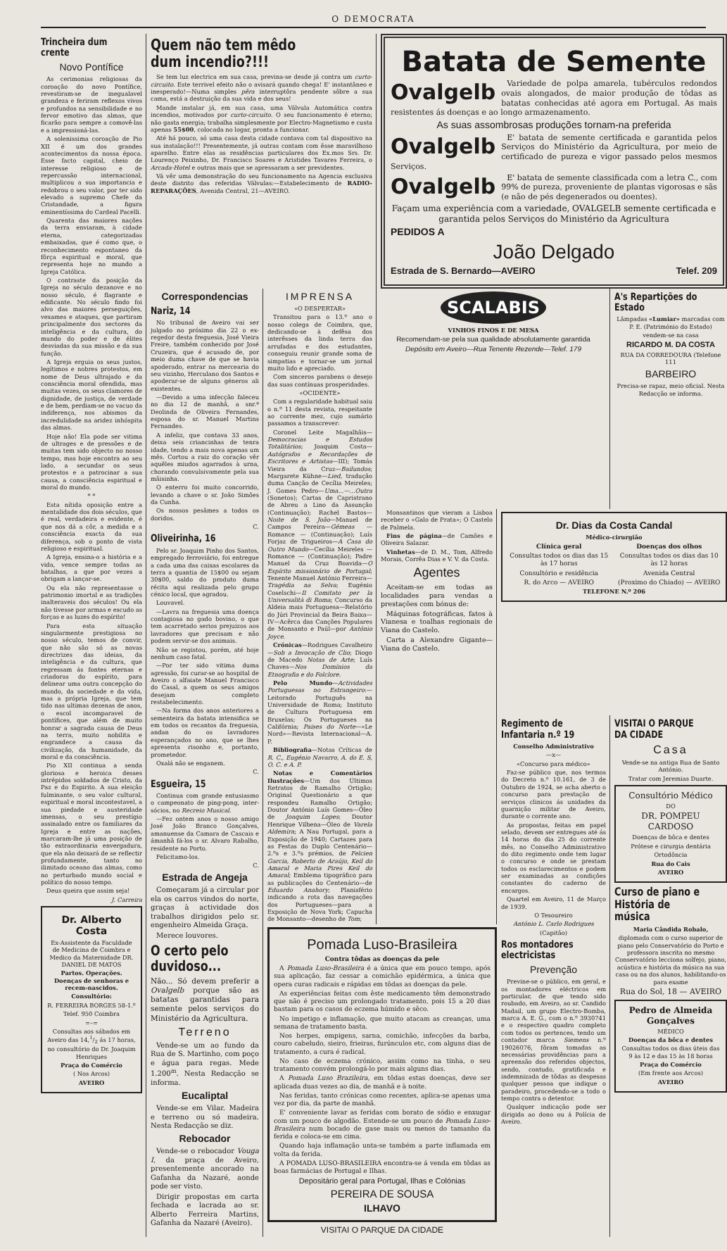O DEMOCRATA
Trincheira dum crente
Novo Pontífice
As cerimonias religiosas da coroação do novo Pontífice, revestiram-se de inegualavel grandeza e feriram reflexos vivos e profundos na sensibilidade e no fervor emotivo das almas, que ficarão para sempre a comovê-las e a impressioná-las.
A solenissima coroação de Pio XII é um dos grandes acontecimentos da nossa época. Esse facto capital, cheio de interesse religioso e de repercussão internacional, multiplicou a sua importancia e redobrou o seu valor, por ter sido elevado a supremo Chefe da Cristandade, a figura eminentíssima do Cardeal Pacelli.
Quarenta das maiores nações da terra enviaram, à cidade eterna, categorizadas embaixadas, que é como que, o reconhecimento espontaneo da fôrça espiritual e moral, que representa hoje no mundo a Igreja Católica.
O contraste da posição da Igreja no século dezanove e no nosso século, é flagrante e edificante. No século findo foi alvo das maiores perseguições, vexames e ataques, que partiram principalmente dos sectores da inteligência e da cultura, do mundo do poder e de élites desviadas da sua missão e da sua função.
A Igreja erguia os seus justos, legítimos e nobres protestos, em nome de Deus ultrajado e da consciência moral ofendida, mas muitas vezes, os seus clamores de dignidade, de justiça, de verdade e de bem, perdiam-se no vacuo da indiferença, nos abismos da incredulidade na aridez inhóspita das almas.
Hoje não! Ela pode ser vitima de ultrages e de pressões e de muitas tem sido objecto no nosso tempo, mas hoje encontra ao seu lado, a secundar os seus protestos e a patrocinar a sua causa, a consciência espiritual e moral do mundo.
* *
Esta nítida oposição entre a mentalidade dos dois séculos, que é real, verdadeira e evidente, é que nos dá a côr, a medida e a consciência exacta da sua diferença, sob o ponto de vista religioso e espiritual.
A Igreja, ensina-o a história e a vida, vence sempre todas as batalhas, a que por vezes a obrigam a lançar-se.
Ou ela não representasse o patrimonio imortal e as tradições inalteraveis dos séculos! Ou ela não tivesse por armas e escudo as forças e as luzes do espírito!
Para esta situação singularmente prestigiosa no nosso século, temos de convir, que não são só as novas directrizes das ideias, da inteligência e da cultura, que regressam ás fontes eternas e criadoras do espírito, para delinear uma outra concepção do mundo, da sociedade e da vida, mas a própria Igreja, que tem tido nas ultimas dezenas de anos, o escol incomparavel de pontífices, que além de muito honrar a sagrada causa de Deus na terra, muito nobilita e engrandece a causa da civilização, da humanidade, da moral e da consciência.
Pio XII continua a senda gloriosa e heroica desses intrépidos soldados de Cristo, da Paz e do Espirito. A sua eleição fulminante, o seu valor cultural, espiritual e moral incontestavel, a sua piedade e austeridade imensas, o seu prestígio assinalado entre os familiares da Igreja e entre as nações, marcaram-lhe já uma posição de tão extraordinaria envergadura, que ela não deixará de se reflectir profundamente, tanto no ilimitado oceano das almas, como no perturbado mundo social e político do nosso tempo.
Deus queira que assim seja!
J. Carreira
Dr. Alberto Costa
Ex-Assistente da Faculdade de Medicina de Coimbra e Medico da Maternidade DR. DANIEL DE MATOS
Partos. Operações. Doenças de senhoras e recem-nascidos.
Consultório:
R. FERREIRA BORGES 58-1.º
Telef. 950 Coimbra
=–=
Consultas aos sábados em Aveiro das 14,1/2 ás 17 horas, no consultório do Dr. Joaquim Henriques
Praça do Comércio
( Nos Arcos)
AVEIRO
Quem não tem mêdo dum incendio?!!!
Se tem luz electrica em sua casa, previna-se desde já contra um curto-circuito. Este terrivel efeito não o avisará quando chega! E' instantâneo e inesperado!—Numa simples pêra interruptôra pendente sôbre a sua cama, está a destruição da sua vida e dos seus!
Mande instalar já, em sua casa, uma Válvula Automática contra incendios, motivados por curto-circuito. O seu funcionamento é eterno; não gasta energia; trabalha simplesmente por Electro-Magnetismo e custa apenas 55$00, colocada no logar, pronta a funcionar.
Até há pouco, só uma casa desta cidade contava com tal dispositivo na sua instalação!!! Presentemente, já outras contam com êsse maravilhoso aparelho. Entre elas as residências particulares dos Ex.mos Srs. Dr. Lourenço Peixinho, Dr. Francisco Soares e Aristides Tavares Ferreira, o Arcada-Hotel e outras mais que se apressaram a ser previdentes.
Vá vêr uma demonstração do seu funcionamento na Agencia exclusiva deste distrito das referidas Válvulas:—Estabelecimento de RADIO-REPARAÇÕES, Avenida Central, 21—AVEIRO.
Correspondencias
Nariz, 14
No tribunal de Aveiro vai ser julgado no próximo dia 22 o ex-regedor desta freguesia, José Vieira Freire, também conhecido por José Cruzeira, que é acusado de, por meio duma chave de que se havia apoderado, entrar na mercearia do seu vizinho, Herculano dos Santos e apoderar-se de alguns géneros ali existentes.
—Devido a uma infecção faleceu no dia 12 de manhã, a snr.ª Deolinda de Oliveira Fernandes, esposa do sr. Manuel Martins Fernandes.
A infeliz, que contava 33 anos, deixa seis criancinhas de tenra idade, tendo a mais nova apenas um mês. Cortou a raiz do coração vêr aquêles miudos agarrados à urna, chorando convulsivamente pela sua mãisinha.
O enterro foi muito concorrido, levando a chave o sr. João Simões da Cunha.
Os nossos pesâmes a todos os doridos.
C.
Oliveirinha, 16
Pelo sr. Joaquim Pinho dos Santos, empregado ferroviário, foi entregue a cada uma das caixas escolares da terra a quantia de 15$00 ou sejam 30$00, saldo do produto duma récita aqui realizada pelo grupo cénico local, que agradou.
Louvavel.
—Lavra na freguesia uma doença contagiosa no gado bovino, o que tem acarretado serios prejuizos aos lavradores que precisam e não podem servir-se dos animais.
Não se registou, porém, até hoje nenhum caso fatal.
—Por ter sido vitima duma agressão, foi curar-se ao hospital de Aveiro o alfaiate Manuel Francisco do Casal, a quem os seus amigos desejam completo restabelecimento.
—Na forma dos anos anteriores a sementeira da batata intensifica se em todos os recantos da freguesia, andan do os lavradores esperançados no ano, que se lhes apresenta risonho e, portanto, prometedor.
Oxalá não se enganem.
C.
Esgueira, 15
Continua com grande entusiasmo o campeonato de ping-pong, inter-sócios, no Recreio Musical.
—Fez ontem anos o nosso amigo José João Branco Gonçalves, amanuense da Camara de Cascais e ámanhã fá-los o sr. Alvaro Rabalho, residente no Porto.
Felicitamo-los.
C.
Estrada de Angeja
Começaram já a circular por ela os carros vindos do norte, graças à actividade dos trabalhos dirigidos pelo sr. engenheiro Almeida Graça.
Merece louvores.
O certo pelo duvidoso...
Não... Só devem preferir a Ovalgelb porque são as batatas garantidas para semente pelos serviços do Ministério da Agricultura.
Terreno
Vende-se um ao fundo da Rua de S. Martinho, com poço e água para regas. Mede 1.200<sup>m</sup>. Nesta Redacção se informa.
Eucaliptal
Vende-se em Vilar. Madeira e terreno ou só madeira. Nesta Redacção se diz.
Rebocador
Vende-se o rebocador Vouga I, da praça de Aveiro, presentemente ancorado na Gafanha da Nazaré, aonde pode ser visto.
Dirigir propostas em carta fechada e lacrada ao sr. Alberto Ferreira Martins, Gafanha da Nazaré (Aveiro).
IMPRENSA
«O DESPERTAR»
Transitou para o 13.º ano o nosso colega de Coimbra, que, dedicando-se à defêsa dos interêsses da linda terra das arrufadas e dos estudantes, conseguiu reunir grande soma de simpatias e tornar-se um jornal muito lido e apreciado.
Com sinceros parabens o desejo das suas contínuas prosperidades.
«OCIDENTE»
Com a regularidade habitual saiu o n.º 11 desta revista, respeitante ao corrente mez, cujo sumário passamos a transcrever:
Coronel Leite Magalhãis—Democracias e Estudos Totalitários; Joaquim Costa—Autógrafos e Recordações de Escritores e Artistas—III); Tomás Vieira da Cruz—Bailundos; Margarete Kühne—Lied, tradução duma Canção de Cecília Meireles; J. Gomes Pedro—Uma...—...Outra (Sonetos); Cartas de Capristrano de Abreu a Lino da Assunção (Continuação); Rachel Bastos—Noite de S. João—Manuel de Campos Pereira—Gémeas — Romance — (Continuação); Luís Forjaz de Trigueiros—A Casa do Outro Mundo—Cecília Meireles — Romance — (Continuação); Padre Manuel da Cruz Boavida—O Espírito missionário de Portugal; Tenente Manuel António Ferreira—Tragédia na Selva; Eugénio Coselschi—Il Comitato per la Universalità di Roma; Concurso da Aldeia mais Portuguesa—Relatório do Júri Provincial da Beira Baixa—IV—Acêrca das Canções Populares de Monsanto e Paúl—por António Joyce.
Crónicas—Rodrigues Cavalheiro—Sob a Invocação de Clio; Diogo de Macedo Notas de Arte; Luís Chaves—Nos Domínios da Etnografia e do Folclore.
Pelo Mundo—Actividades Portuguesas no Estrangeiro:—Leitorado Português na Universidade de Roma; Instituto de Cultura Portuguesa em Bruxelas; Os Portugueses na Califórnia; Paises do Norte—«Le Nord»—Revista Internacional—A. P.
Bibliografia—Notas Críticas de R. C., Eugénio Navarro, A. do E. S, O. C. e A. P.
Notas e Comentários Ilustrações—Um dos Últimos Retratos de Ramalho Ortigão; Original Questionário a que respondeu Ramalho Ortigão; Doutor António Luís Gomes—Óleo de Joaquim Lopes; Doutor Henrique Vilhena—Óleo de Varela Aldemira; A Nau Portugal, para a Exposição de 1940; Cartazes para as Festas do Duplo Centenário—2.ºs e 3.ºs prémios, de Felcien Garcia, Roberto de Araújo, Keil do Amaral e Maria Pires Keil do Amaral; Emblema tipográfico para as publicações do Centenário—de Eduardo Anahory; Planisfério indicando a rota das navegações dos Portugueses—para a Exposição de Nova York; Capucha de Monsanto—desenho de Tom;
Batata de Semente
Ovalgelb
Variedade de polpa amarela, tubérculos redondos ovais alongados, de maior produção de tôdas as batatas conhecidas até agora em Portugal. As mais resistentes ás doenças e ao longo armazenamento.
As suas assombrosas produções tornam-na preferida
Ovalgelb
E' batata de semente certificada e garantida pelos Serviços do Ministério da Agricultura, por meio de certificado de pureza e vigor passado pelos mesmos Serviços.
Ovalgelb
E' batata de semente classificada com a letra C., com 99% de pureza, proveniente de plantas vigorosas e sãs (e não de pés degenerados ou doentes).
Façam uma experiência com a variedade, OVALGELB semente certificada e garantida pelos Serviços do Ministério da Agricultura
PEDIDOS A
João Delgado
Estrada de S. Bernardo—AVEIRO Telef. 209
SCALABIS
VINHOS FINOS E DE MESA
Recomendam-se pela sua qualidade absolutamente garantida
Depósito em Aveiro—Rua Tenente Rezende—Telef. 179
A's Repartições do Estado
Lâmpadas «Lumiar» marcadas com P. E. (Património do Estado)
vendem-se na casa
RICARDO M. DA COSTA
RUA DA CORREDOURA (Telefone 111
BARBEIRO
Precisa-se rapaz, meio oficial. Nesta Redacção se informa.
Monsantinos que vieram a Lisboa receber o «Galo de Prata»; O Castelo de Palmela.
Fins de página—de Camões e Oliveira Salazar.
Vinhetas—de D. M., Tom, Alfredo Morais, Corrêa Dias e V. V. da Costa.
Agentes
Aceitam-se em todas as localidades para vendas a prestações com bónus de:
Máquinas fotográficas, fatos à Vianesa e toalhas regionais de Viana do Castelo.
Carta a Alexandre Gigante—Viana do Castelo.
Dr. Dias da Costa Candal
Médico-cirurgião
Clínica geral
Consultas todos os dias das 15 às 17 horas
Consultório e residência
R. do Arco — AVEIRO
Doenças dos olhos
Consultas todos os dias das 10 às 12 horas
Avenida Central
(Proximo do Chiado) — AVEIRO
TELEFONE N.º 206
Regimento de Infantaria n.º 19
Conselho Administrativo
—x—
«Concurso para médico»
Faz-se público que, nos termos do Decreto n.º 10.161, de 3 de Outubro de 1924, se acha aberto o concurso para prestação de serviços clinicos ás unidades da guarnição militar de Aveiro, durante o corrente ano.
As propostas, feitas em papel selado, devem ser entregues até ás 14 horas do dia 25 do corrente mês, no Conselho Administrativo do dito regimento onde tem lugar o concurso e onde se prestam todos os esclarecimentos e podem ser examinadas as condições constantes do caderno de encargos.
Quartel em Aveiro, 11 de Março de 1939.
O Tesoureiro
António L. Carlo Rodrigues
(Capitão)
Ros montadores electricistas
Prevenção
Previne-se o público, em geral, e os montadores eléctricos em particular, de que tendo sido roubado, em Aveiro, ao sr. Candido Madail, um grupo Electro-Bomba, marca A. E. G., com o n.º 3930741 e o respectivo quadro completo com todos os pertences, tendo um contador marca Siemens n.º 19026076, fôram tomadas as necessárias providências para a apreensão dos referidos objectos, sendo, contudo, gratificada e indemnizada de tôdas as despesas qualquer pessoa que indique o paradeiro, procedendo-se a todo o tempo contra o detentor.
Qualquer indicação pode ser dirigida ao dono ou á Polícia de Aveiro.
VISITAI O PARQUE DA CIDADE
Casa
Vende-se na antiga Rua de Santo António.
Tratar com Jeremias Duarte.
Consultório Médico
DO
DR. POMPEU CARDOSO
Doenças de bôca e dentes
Prótese e cirurgia dentária
Ortodôncia
Rua do Cais
AVEIRO
Curso de piano e História de música
Maria Cândida Robalo,
diplomada com o curso superior de piano pelo Conservatório do Porto e professora inscrita no mesmo Conservatório lecciona solfejo, piano, acústica e história da música na sua casa ou na dos alunos, habilitando-os para exame
Rua do Sol, 18 — AVEIRO
Pedro de Almeida Gonçalves
MÉDICO
Doenças da bôca e dentes
Consultas todos os dias úteis das 9 às 12 e das 15 às 18 horas
Praça do Comércio
(Em frente aos Arcos)
AVEIRO
Pomada Luso-Brasileira
Contra tôdas as doenças da pele
A Pomada Luso-Brasileira é a única que em pouco tempo, após sua aplicação, faz cessar a comichão epidérmica, a única que opera curas radicais e rápidas em tôdas as doenças da pele.
As experiências feitas com êste medicamento têm demonstrado que não é preciso um prolongado tratamento, pois 15 a 20 dias bastam para os casos de eczema húmido e sêco.
No impetigo e inflamação, que muito atacam as creanças, uma semana de tratamento basta.
Nos herpes, empigens, sarna, comichão, infecções da barba, couro cabeludo, sieiro, frieiras, furúnculos etc, com alguns dias de tratamento, a cura é radical.
No caso de eczema crónico, assim como na tinha, o seu tratamento convém prolongá-lo por mais alguns dias.
A Pomada Luso Brazileira, em tôdas estas doenças, deve ser aplicada duas vezes ao dia, de manhã e à noite.
Nas feridas, tanto crónicas como recentes, aplica-se apenas uma vez por dia, da parte de manhã.
E' conveniente lavar as feridas com borato de sódio e enxugar com um pouco de algodão. Estende-se um pouco de Pomada Luso-Brasileira num bocado de gase mais ou menos do tamanho da ferida e coloca-se em cima.
Quando haja inflamação unta-se também a parte inflamada em volta da ferida.
A POMADA LUSO-BRASILEIRA encontra-se á venda em tôdas as boas farmácias de Portugal e Ilhas.
Depositário geral para Portugal, Ilhas e Colónias
PEREIRA DE SOUSA
ILHAVO
VISITAI O PARQUE DA CIDADE